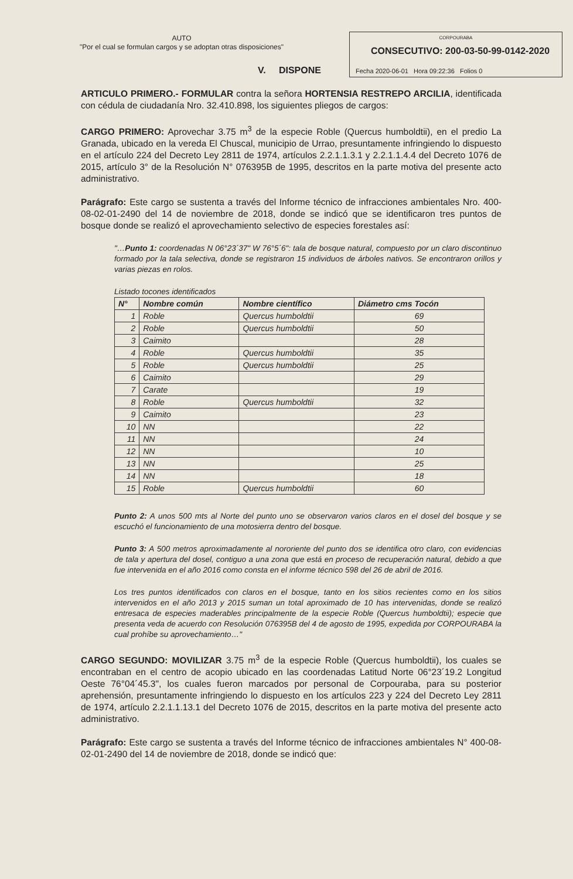AUTO
"Por el cual se formulan cargos y se adoptan otras disposiciones"
CORPOURABA
CONSECUTIVO: 200-03-50-99-0142-2020
Fecha 2020-06-01 Hora 09:22:36 Folios 0
V. DISPONE
ARTICULO PRIMERO.- FORMULAR contra la señora HORTENSIA RESTREPO ARCILIA, identificada con cédula de ciudadanía Nro. 32.410.898, los siguientes pliegos de cargos:
CARGO PRIMERO: Aprovechar 3.75 m<sup>3</sup> de la especie Roble (Quercus humboldtii), en el predio La Granada, ubicado en la vereda El Chuscal, municipio de Urrao, presuntamente infringiendo lo dispuesto en el artículo 224 del Decreto Ley 2811 de 1974, artículos 2.2.1.1.3.1 y 2.2.1.1.4.4 del Decreto 1076 de 2015, artículo 3° de la Resolución N° 076395B de 1995, descritos en la parte motiva del presente acto administrativo.
Parágrafo: Este cargo se sustenta a través del Informe técnico de infracciones ambientales Nro. 400-08-02-01-2490 del 14 de noviembre de 2018, donde se indicó que se identificaron tres puntos de bosque donde se realizó el aprovechamiento selectivo de especies forestales así:
"…Punto 1: coordenadas N 06°23´37" W 76°5´6": tala de bosque natural, compuesto por un claro discontinuo formado por la tala selectiva, donde se registraron 15 individuos de árboles nativos. Se encontraron orillos y varias piezas en rolos.
Listado tocones identificados
| N° | Nombre común | Nombre científico | Diámetro cms Tocón |
| --- | --- | --- | --- |
| 1 | Roble | Quercus humboldtii | 69 |
| 2 | Roble | Quercus humboldtii | 50 |
| 3 | Caimito | | 28 |
| 4 | Roble | Quercus humboldtii | 35 |
| 5 | Roble | Quercus humboldtii | 25 |
| 6 | Caimito | | 29 |
| 7 | Carate | | 19 |
| 8 | Roble | Quercus humboldtii | 32 |
| 9 | Caimito | | 23 |
| 10 | NN | | 22 |
| 11 | NN | | 24 |
| 12 | NN | | 10 |
| 13 | NN | | 25 |
| 14 | NN | | 18 |
| 15 | Roble | Quercus humboldtii | 60 |
Punto 2: A unos 500 mts al Norte del punto uno se observaron varios claros en el dosel del bosque y se escuchó el funcionamiento de una motosierra dentro del bosque.
Punto 3: A 500 metros aproximadamente al nororiente del punto dos se identifica otro claro, con evidencias de tala y apertura del dosel, contiguo a una zona que está en proceso de recuperación natural, debido a que fue intervenida en el año 2016 como consta en el informe técnico 598 del 26 de abril de 2016.
Los tres puntos identificados con claros en el bosque, tanto en los sitios recientes como en los sitios intervenidos en el año 2013 y 2015 suman un total aproximado de 10 has intervenidas, donde se realizó entresaca de especies maderables principalmente de la especie Roble (Quercus humboldtii); especie que presenta veda de acuerdo con Resolución 076395B del 4 de agosto de 1995, expedida por CORPOURABA la cual prohíbe su aprovechamiento…"
CARGO SEGUNDO: MOVILIZAR 3.75 m<sup>3</sup> de la especie Roble (Quercus humboldtii), los cuales se encontraban en el centro de acopio ubicado en las coordenadas Latitud Norte 06°23´19.2 Longitud Oeste 76°04´45.3", los cuales fueron marcados por personal de Corpouraba, para su posterior aprehensión, presuntamente infringiendo lo dispuesto en los artículos 223 y 224 del Decreto Ley 2811 de 1974, artículo 2.2.1.1.13.1 del Decreto 1076 de 2015, descritos en la parte motiva del presente acto administrativo.
Parágrafo: Este cargo se sustenta a través del Informe técnico de infracciones ambientales N° 400-08-02-01-2490 del 14 de noviembre de 2018, donde se indicó que: